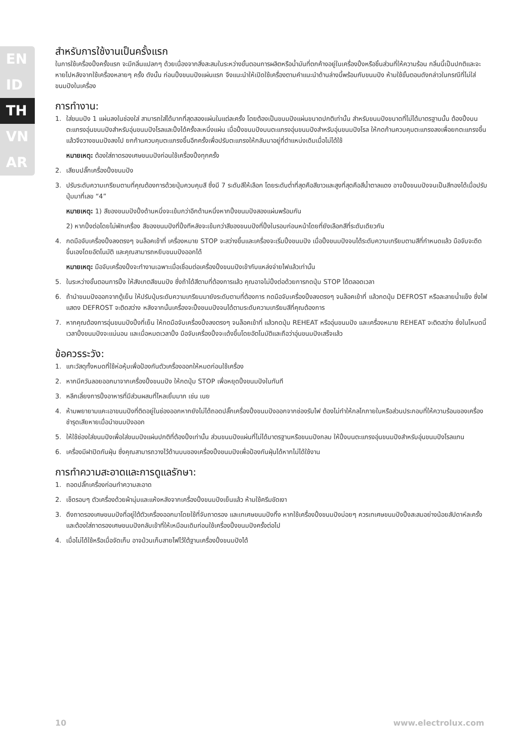EN
ID
TH
VN
AR
สำหรับการใช้งานเป็นครั้งแรก
ในการใช้เครื่องปิ้งครั้งแรก จะมีกลิ่นแปลกๆ ด้วยเนื่องจากสิ่งสะสมในระหว่างขั้นตอนการผลิตหรือน้ำมันที่ตกค้างอยู่ในเครื่องปิ้งหรือชิ้นส่วนที่ให้ความร้อน กลิ่นนี้เป็นปกติและจะหายไปหลังจากใช้เครื่องหลายๆ ครั้ง ดังนั้น ก่อนปิ้งขนมปังแผ่นแรก จึงแนะนำให้เปิดใช้เครื่องตามคำแนะนำด้านล่างนี้พร้อมกับขนมปัง ห้ามใช้ขั้นตอนดังกล่าวในกรณีที่ไม่ใส่ขนมปังในเครื่อง
การทำงาน:
1. ใส่ขนมปัง 1 แผ่นลงในช่องใส่ สามารถใส่ได้มากที่สุดสองแผ่นในแต่ละครั้ง โดยต้องเป็นขนมปังแผ่นขนาดปกติเท่านั้น สำหรับขนมปังขนาดที่ไม่ได้มาตรฐานนั้น ต้องปิ้งบนตะแกรงอุ่นขนมปังสำหรับอุ่นขนมปังโรลและปิ้งได้ครั้งละหนึ่งแผ่น เมื่อปิ้งขนมปังบนตะแกรงอุ่นขนมปังสำหรับอุ่นขนมปังโรล ให้กดก้านควบคุมตะแกรงลงเพื่อยกตะแกรงขึ้น แล้วจึงวางขนมปังลงไป ยกก้านควบคุมตะแกรงขึ้นอีกครั้งเพื่อปรับตะแกรงให้กลับมาอยู่ที่ตำแหน่งเดิมเมื่อไม่ได้ใช้
หมายเหตุ: ต้องใส่ถาดรองเศษขนมปังก่อนใช้เครื่องปิ้งทุกครั้ง
2. เสียบปลั๊กเครื่องปิ้งขนมปัง
3. ปรับระดับความเกรียมตามที่คุณต้องการด้วยปุ่มควบคุมสี ซึ่งมี 7 ระดับสีให้เลือก โดยระดับต่ำที่สุดคือสีขาวและสูงที่สุดคือสีน้ำตาลแดง อาจปิ้งขนมปังจนเป็นสีทองได้เมื่อปรับปุ่มมาที่เลข “4”
หมายเหตุ: 1) สีของขนมปังปิ้งด้านหนึ่งจะเข้มกว่าอีกด้านหนึ่งหากปิ้งขนมปังสองแผ่นพร้อมกัน
2) หากปิ้งต่อโดยไม่พักเครื่อง สีของขนมปังที่ปิ้งทีหลังจะเข้มกว่าสีของขนมปังที่ปิ้งในรอบก่อนหน้าโดยที่ยังเลือกสีที่ระดับเดียวกัน
4. กดมือจับเครื่องปิ้งลงตรงๆ จนล็อคเข้าที่ เครื่องหมาย STOP จะสว่างขึ้นและเครื่องจะเริ่มปิ้งขนมปัง เมื่อปิ้งขนมปังจนได้ระดับความเกรียมตามสีที่กำหนดแล้ว มือจับจะดีดขึ้นเองโดยอัตโนมัติ และคุณสามารถหยิบขนมปังออกได้
หมายเหตุ: มือจับเครื่องปิ้งจะทำงานเฉพาะเมื่อเชื่อมต่อเครื่องปิ้งขนมปังเข้ากับแหล่งจ่ายไฟแล้วเท่านั้น
5. ในระหว่างขั้นตอนการปิ้ง ให้สังเกตสีขนมปัง ซึ่งถ้าได้สีตามที่ต้องการแล้ว คุณอาจไม่ปิ้งต่อด้วยการกดปุ่ม STOP ได้ตลอดเวลา
6. ถ้านำขนมปังออกจากตู้เย็น ให้ปรับปุ่มระดับความเกรียมมายังระดับตามที่ต้องการ กดมือจับเครื่องปิ้งลงตรงๆ จนล็อคเข้าที่ แล้วกดปุ่ม DEFROST หรือละลายน้ำแข็ง ซึ่งไฟแสดง DEFROST จะติดสว่าง หลังจากนั้นเครื่องจะปิ้งขนมปังจนได้ตามระดับความเกรียมสีที่คุณต้องการ
7. หากคุณต้องการอุ่นขนมปังปิ้งที่เย็น ให้กดมือจับเครื่องปิ้งลงตรงๆ จนล็อคเข้าที่ แล้วกดปุ่ม REHEAT หรืออุ่นขนมปัง และเครื่องหมาย REHEAT จะติดสว่าง ซึ่งในโหมดนี้ เวลาปิ้งขนมปังจะแน่นอน และเมื่อหมดเวลาปิ้ง มือจับเครื่องปิ้งจะเด้งขึ้นโดยอัตโนมัติและถือว่าอุ่นขนมปังเสร็จแล้ว
ข้อควรระวัง:
1. แกะวัสดุทั้งหมดที่ใช้ห่อหุ้มเพื่อป้องกันตัวเครื่องออกให้หมดก่อนใช้เครื่อง
2. หากมีควันลอยออกมาจากเครื่องปิ้งขนมปัง ให้กดปุ่ม STOP เพื่อหยุดปิ้งขนมปังในทันที
3. หลีกเลี่ยงการปิ้งอาหารที่มีส่วนผสมที่ไหลเยิ้มมาก เช่น เนย
4. ห้ามพยายามแคะเอาขนมปังที่ติดอยู่ในช่องออกหากยังไม่ได้ถอดปลั๊กเครื่องปิ้งขนมปังออกจากช่องรับไฟ ต้องไม่ทำให้กลไกภายในหรือส่วนประกอบที่ให้ความร้อนของเครื่องชำรุดเสียหายเมื่อนำขนมปังออก
5. ให้ใช้ช่องใส่ขนมปังเพื่อใส่ขนมปังแผ่นปกติที่ต้องปิ้งเท่านั้น ส่วนขนมปังแผ่นที่ไม่ได้มาตรฐานหรือขนมปังกลม ให้ปิ้งบนตะแกรงอุ่นขนมปังสำหรับอุ่นขนมปังโรลแทน
6. เครื่องมีฝาปิดกันฝุ่น ซึ่งคุณสามารถวางไว้ด้านบนของเครื่องปิ้งขนมปังเพื่อป้องกันฝุ่นได้หากไม่ได้ใช้งาน
การทำความสะอาดและการดูแลรักษา:
1. ถอดปลั๊กเครื่องก่อนทำความสะอาด
2. เช็ดรอบๆ ตัวเครื่องด้วยผ้านุ่มและแห้งหลังจากเครื่องปิ้งขนมปังเย็นแล้ว ห้ามใช้ครีมขัดเงา
3. ดึงถาดรองเศษขนมปังที่อยู่ใต้ตัวเครื่องออกมาโดยใช้ที่จับถาดรอง และเทเศษขนมปังทิ้ง หากใช้เครื่องปิ้งขนมปังบ่อยๆ ควรเทเศษขนมปังปิ้งสะสมอย่างน้อยสัปดาห์ละครั้ง และต้องใส่ถาดรองเศษขนมปังกลับเข้าที่ให้เหมือนเดิมก่อนใช้เครื่องปิ้งขนมปังครั้งต่อไป
4. เมื่อไม่ได้ใช้หรือเมื่อจัดเก็บ อาจม้วนเก็บสายไฟไว้ใต้ฐานเครื่องปิ้งขนมปังได้
10 www.electrolux.com